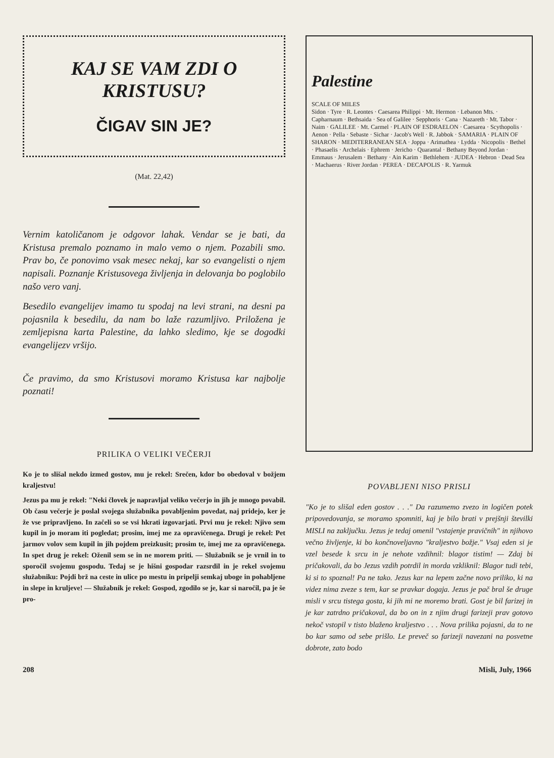KAJ SE VAM ZDI O KRISTUSU?
ČIGAV SIN JE?
(Mat. 22,42)
Vernim katoličanom je odgovor lahak. Vendar se je bati, da Kristusa premalo poznamo in malo vemo o njem. Pozabili smo. Prav bo, če ponovimo vsak mesec nekaj, kar so evangelisti o njem napisali. Poznanje Kristusovega življenja in delovanja bo poglobilo našo vero vanj.
Besedilo evangelijev imamo tu spodaj na levi strani, na desni pa pojasnila k besedilu, da nam bo laže razumljivo. Priložena je zemljepisna karta Palestine, da lahko sledimo, kje se dogodki evangelijezv vršijo.
Če pravimo, da smo Kristusovi moramo Kristusa kar najbolje poznati!
PRILIKA O VELIKI VEČERJI
Ko je to slišal nekdo izmed gostov, mu je rekel: Srečen, kdor bo obedoval v božjem kraljestvu!
Jezus pa mu je rekel: "Neki človek je napravljal veliko večerjo in jih je mnogo povabil. Ob času večerje je poslal svojega služabnika povabljenim povedat, naj pridejo, ker je že vse pripravljeno. In začeli so se vsi hkrati izgovarjati. Prvi mu je rekel: Njivo sem kupil in jo moram iti pogledat; prosim, imej me za opravičenega. Drugi je rekel: Pet jarmov volov sem kupil in jih pojdem preizkusit; prosim te, imej me za opravičenega. In spet drug je rekel: Oženil sem se in ne morem priti. — Služabnik se je vrnil in to sporočil svojemu gospodu. Tedaj se je hišni gospodar razsrdil in je rekel svojemu služabniku: Pojdi brž na ceste in ulice po mestu in pripelji semkaj uboge in pohabljene in slepe in kruljeve! — Služabnik je rekel: Gospod, zgodilo se je, kar si naročil, pa je še pro-
Palestine
SCALE OF MILES
Sidon · Tyre · R. Leontes · Caesarea Philippi · Mt. Hermon · Lebanon Mts. · Capharnaum · Bethsaida · Sea of Galilee · Sepphoris · Cana · Nazareth · Mt. Tabor · Naim · GALILEE · Mt. Carmel · PLAIN OF ESDRAELON · Caesarea · Scythopolis · Aenon · Pella · Sebaste · Sichar · Jacob's Well · R. Jabbok · SAMARIA · PLAIN OF SHARON · MEDITERRANEAN SEA · Joppa · Arimathea · Lydda · Nicopolis · Bethel · Phasaelis · Archelais · Ephrem · Jericho · Quarantal · Bethany Beyond Jordan · Emmaus · Jerusalem · Bethany · Ain Karim · Bethlehem · JUDEA · Hebron · Dead Sea · Machaerus · River Jordan · PEREA · DECAPOLIS · R. Yarmuk
POVABLJENI NISO PRISLI
"Ko je to slišal eden gostov . . ." Da razumemo zvezo in logičen potek pripovedovanja, se moramo spomniti, kaj je bilo brati v prejšnji številki MISLI na zaključku. Jezus je tedaj omenil "vstajenje pravičnih" in njihovo večno življenje, ki bo končnoveljavno "kraljestvo božje." Vsaj eden si je vzel besede k srcu in je nehote vzdihnil: blagor tistim! — Zdaj bi pričakovali, da bo Jezus vzdih potrdil in morda vzkliknil: Blagor tudi tebi, ki si to spoznal! Pa ne tako. Jezus kar na lepem začne novo priliko, ki na videz nima zveze s tem, kar se pravkar dogaja. Jezus je pač bral še druge misli v srcu tistega gosta, ki jih mi ne moremo brati. Gost je bil farizej in je kar zatrdno pričakoval, da bo on in z njim drugi farizeji prav gotovo nekoč vstopil v tisto blaženo kraljestvo . . . Nova prilika pojasni, da to ne bo kar samo od sebe prišlo. Le preveč so farizeji navezani na posvetne dobrote, zato bodo
208 Misli, July, 1966